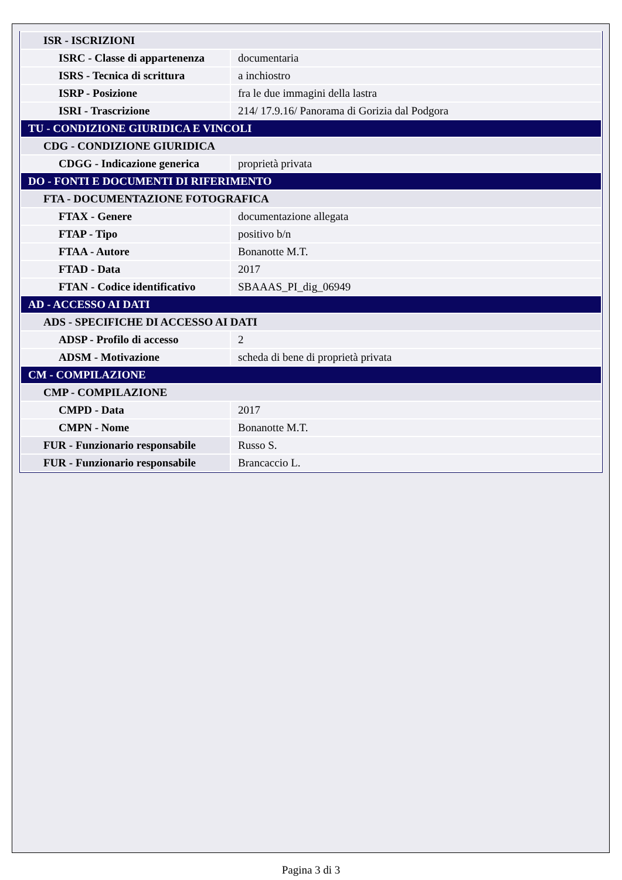| ISR - ISCRIZIONI | |
| ISRC - Classe di appartenenza | documentaria |
| ISRS - Tecnica di scrittura | a inchiostro |
| ISRP - Posizione | fra le due immagini della lastra |
| ISRI - Trascrizione | 214/ 17.9.16/ Panorama di Gorizia dal Podgora |
| TU - CONDIZIONE GIURIDICA E VINCOLI | |
| CDG - CONDIZIONE GIURIDICA | |
| CDGG - Indicazione generica | proprietà privata |
| DO - FONTI E DOCUMENTI DI RIFERIMENTO | |
| FTA - DOCUMENTAZIONE FOTOGRAFICA | |
| FTAX - Genere | documentazione allegata |
| FTAP - Tipo | positivo b/n |
| FTAA - Autore | Bonanotte M.T. |
| FTAD - Data | 2017 |
| FTAN - Codice identificativo | SBAAAS_PI_dig_06949 |
| AD - ACCESSO AI DATI | |
| ADS - SPECIFICHE DI ACCESSO AI DATI | |
| ADSP - Profilo di accesso | 2 |
| ADSM - Motivazione | scheda di bene di proprietà privata |
| CM - COMPILAZIONE | |
| CMP - COMPILAZIONE | |
| CMPD - Data | 2017 |
| CMPN - Nome | Bonanotte M.T. |
| FUR - Funzionario responsabile | Russo S. |
| FUR - Funzionario responsabile | Brancaccio L. |
Pagina 3 di 3